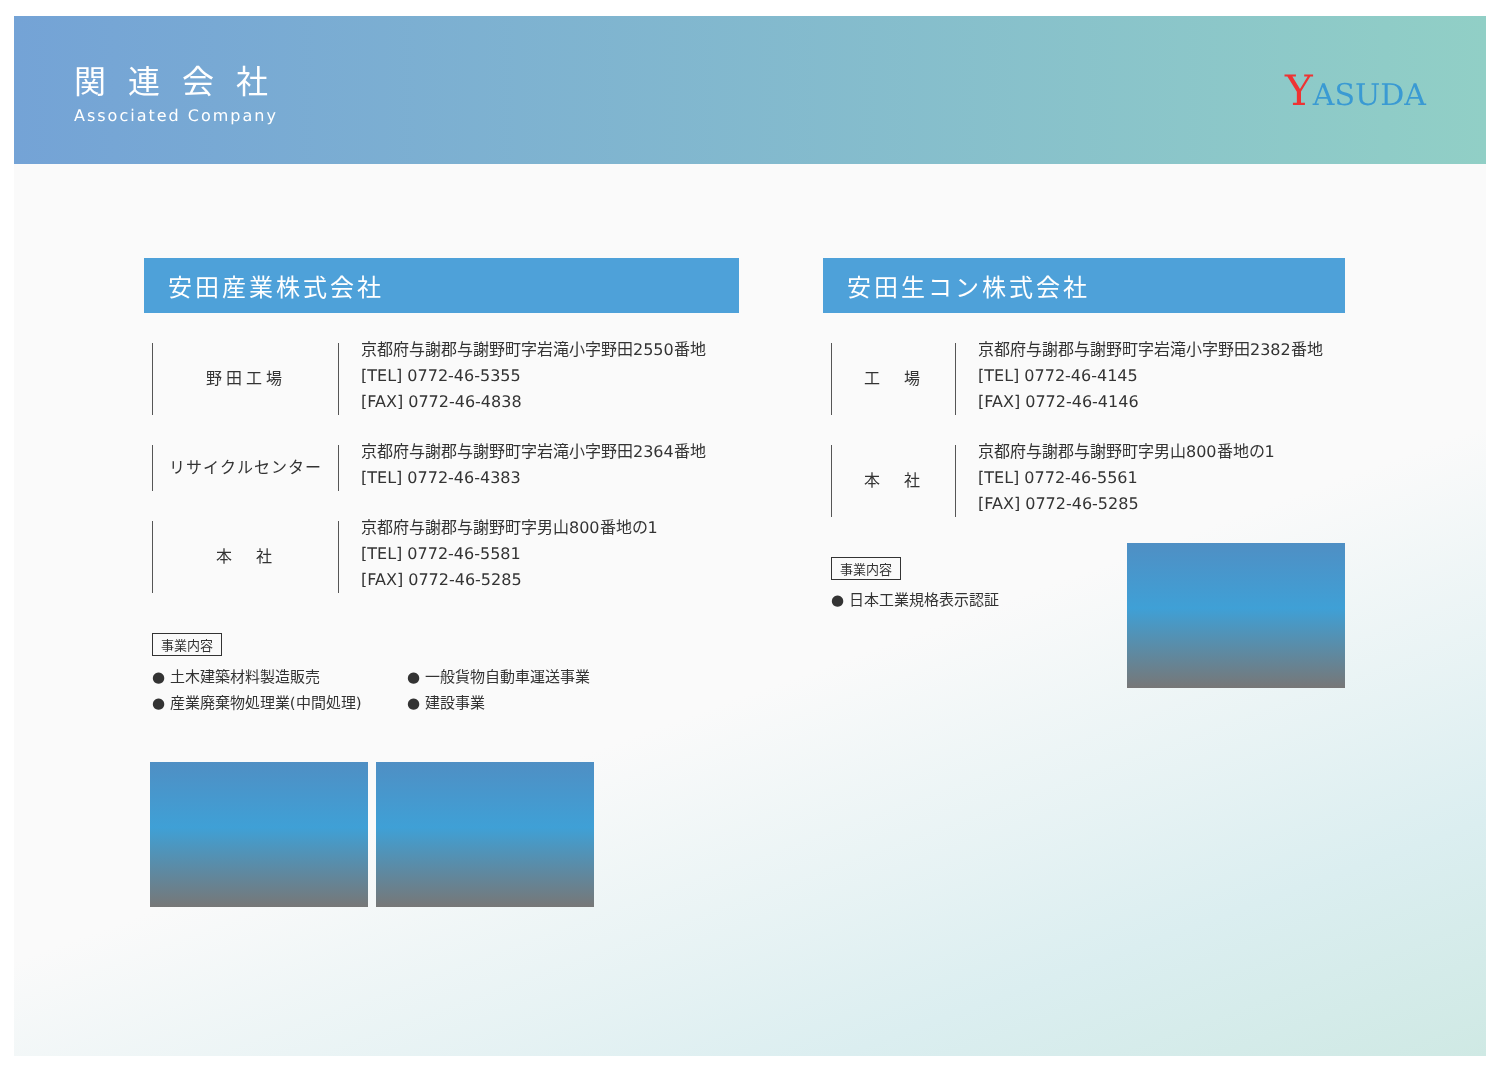関連会社
Associated Company
YASUDA
安田産業株式会社
野田工場
京都府与謝郡与謝野町字岩滝小字野田2550番地
[TEL] 0772-46-5355
[FAX] 0772-46-4838
リサイクルセンター
京都府与謝郡与謝野町字岩滝小字野田2364番地
[TEL] 0772-46-4383
本　社
京都府与謝郡与謝野町字男山800番地の1
[TEL] 0772-46-5581
[FAX] 0772-46-5285
事業内容
● 土木建築材料製造販売 ● 一般貨物自動車運送事業 ● 産業廃棄物処理業(中間処理) ● 建設事業
安田生コン株式会社
工　場
京都府与謝郡与謝野町字岩滝小字野田2382番地
[TEL] 0772-46-4145
[FAX] 0772-46-4146
本　社
京都府与謝郡与謝野町字男山800番地の1
[TEL] 0772-46-5561
[FAX] 0772-46-5285
事業内容
● 日本工業規格表示認証